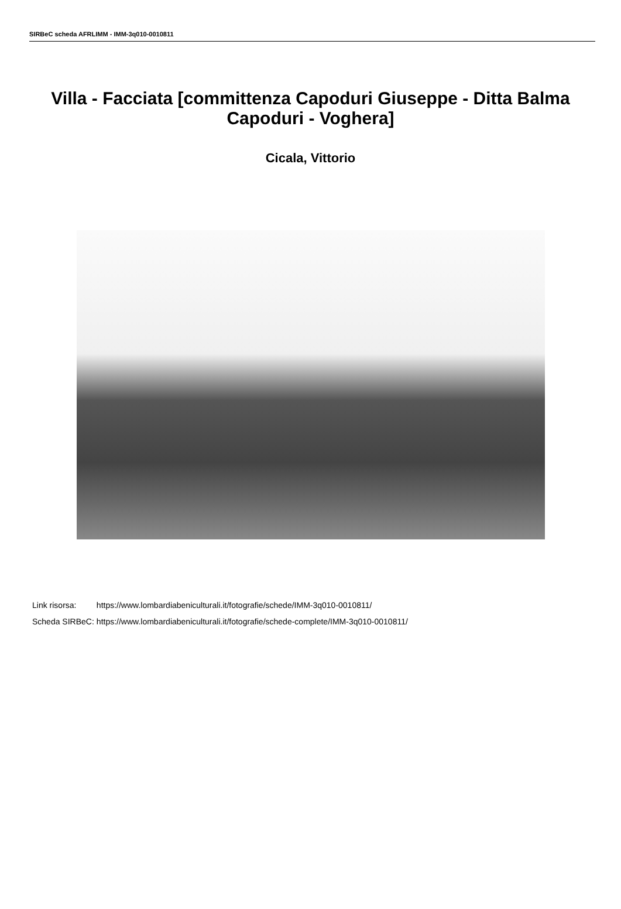SIRBeC scheda AFRLIMM - IMM-3q010-0010811
Villa - Facciata [committenza Capoduri Giuseppe - Ditta Balma Capoduri - Voghera]
Cicala, Vittorio
| Link risorsa: | https://www.lombardiabeniculturali.it/fotografie/schede/IMM-3q010-0010811/ |
| Scheda SIRBeC: | https://www.lombardiabeniculturali.it/fotografie/schede-complete/IMM-3q010-0010811/ |